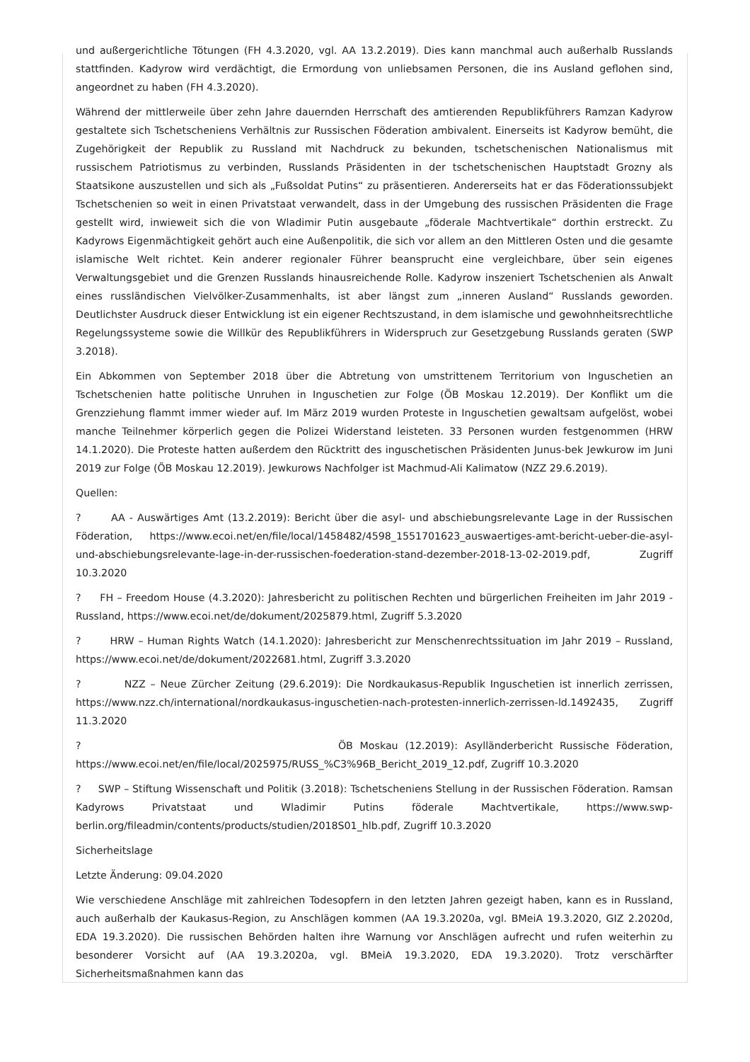und außergerichtliche Tötungen (FH 4.3.2020, vgl. AA 13.2.2019). Dies kann manchmal auch außerhalb Russlands stattfinden. Kadyrow wird verdächtigt, die Ermordung von unliebsamen Personen, die ins Ausland geflohen sind, angeordnet zu haben (FH 4.3.2020).
Während der mittlerweile über zehn Jahre dauernden Herrschaft des amtierenden Republikführers Ramzan Kadyrow gestaltete sich Tschetscheniens Verhältnis zur Russischen Föderation ambivalent. Einerseits ist Kadyrow bemüht, die Zugehörigkeit der Republik zu Russland mit Nachdruck zu bekunden, tschetschenischen Nationalismus mit russischem Patriotismus zu verbinden, Russlands Präsidenten in der tschetschenischen Hauptstadt Grozny als Staatsikone auszustellen und sich als „Fußsoldat Putins“ zu präsentieren. Andererseits hat er das Föderationssubjekt Tschetschenien so weit in einen Privatstaat verwandelt, dass in der Umgebung des russischen Präsidenten die Frage gestellt wird, inwieweit sich die von Wladimir Putin ausgebaute „föderale Machtvertikale“ dorthin erstreckt. Zu Kadyrows Eigenmächtigkeit gehört auch eine Außenpolitik, die sich vor allem an den Mittleren Osten und die gesamte islamische Welt richtet. Kein anderer regionaler Führer beansprucht eine vergleichbare, über sein eigenes Verwaltungsgebiet und die Grenzen Russlands hinausreichende Rolle. Kadyrow inszeniert Tschetschenien als Anwalt eines russländischen Vielvölker-Zusammenhalts, ist aber längst zum „inneren Ausland“ Russlands geworden. Deutlichster Ausdruck dieser Entwicklung ist ein eigener Rechtszustand, in dem islamische und gewohnheitsrechtliche Regelungssysteme sowie die Willkür des Republikführers in Widerspruch zur Gesetzgebung Russlands geraten (SWP 3.2018).
Ein Abkommen von September 2018 über die Abtretung von umstrittenem Territorium von Inguschetien an Tschetschenien hatte politische Unruhen in Inguschetien zur Folge (ÖB Moskau 12.2019). Der Konflikt um die Grenzziehung flammt immer wieder auf. Im März 2019 wurden Proteste in Inguschetien gewaltsam aufgelöst, wobei manche Teilnehmer körperlich gegen die Polizei Widerstand leisteten. 33 Personen wurden festgenommen (HRW 14.1.2020). Die Proteste hatten außerdem den Rücktritt des inguschetischen Präsidenten Junus-bek Jewkurow im Juni 2019 zur Folge (ÖB Moskau 12.2019). Jewkurows Nachfolger ist Machmud-Ali Kalimatow (NZZ 29.6.2019).
Quellen:
? AA - Auswärtiges Amt (13.2.2019): Bericht über die asyl- und abschiebungsrelevante Lage in der Russischen Föderation, https://www.ecoi.net/en/file/local/1458482/4598_1551701623_auswaertiges-amt-bericht-ueber-die-asyl-und-abschiebungsrelevante-lage-in-der-russischen-foederation-stand-dezember-2018-13-02-2019.pdf, Zugriff 10.3.2020
? FH – Freedom House (4.3.2020): Jahresbericht zu politischen Rechten und bürgerlichen Freiheiten im Jahr 2019 - Russland, https://www.ecoi.net/de/dokument/2025879.html, Zugriff 5.3.2020
? HRW – Human Rights Watch (14.1.2020): Jahresbericht zur Menschenrechtssituation im Jahr 2019 – Russland, https://www.ecoi.net/de/dokument/2022681.html, Zugriff 3.3.2020
? NZZ – Neue Zürcher Zeitung (29.6.2019): Die Nordkaukasus-Republik Inguschetien ist innerlich zerrissen, https://www.nzz.ch/international/nordkaukasus-inguschetien-nach-protesten-innerlich-zerrissen-ld.1492435, Zugriff 11.3.2020
? ÖB Moskau (12.2019): Asylländerbericht Russische Föderation, https://www.ecoi.net/en/file/local/2025975/RUSS_%C3%96B_Bericht_2019_12.pdf, Zugriff 10.3.2020
? SWP – Stiftung Wissenschaft und Politik (3.2018): Tschetscheniens Stellung in der Russischen Föderation. Ramsan Kadyrows Privatstaat und Wladimir Putins föderale Machtvertikale, https://www.swp-berlin.org/fileadmin/contents/products/studien/2018S01_hlb.pdf, Zugriff 10.3.2020
Sicherheitslage
Letzte Änderung: 09.04.2020
Wie verschiedene Anschläge mit zahlreichen Todesopfern in den letzten Jahren gezeigt haben, kann es in Russland, auch außerhalb der Kaukasus-Region, zu Anschlägen kommen (AA 19.3.2020a, vgl. BMeiA 19.3.2020, GIZ 2.2020d, EDA 19.3.2020). Die russischen Behörden halten ihre Warnung vor Anschlägen aufrecht und rufen weiterhin zu besonderer Vorsicht auf (AA 19.3.2020a, vgl. BMeiA 19.3.2020, EDA 19.3.2020). Trotz verschärfter Sicherheitsmaßnahmen kann das